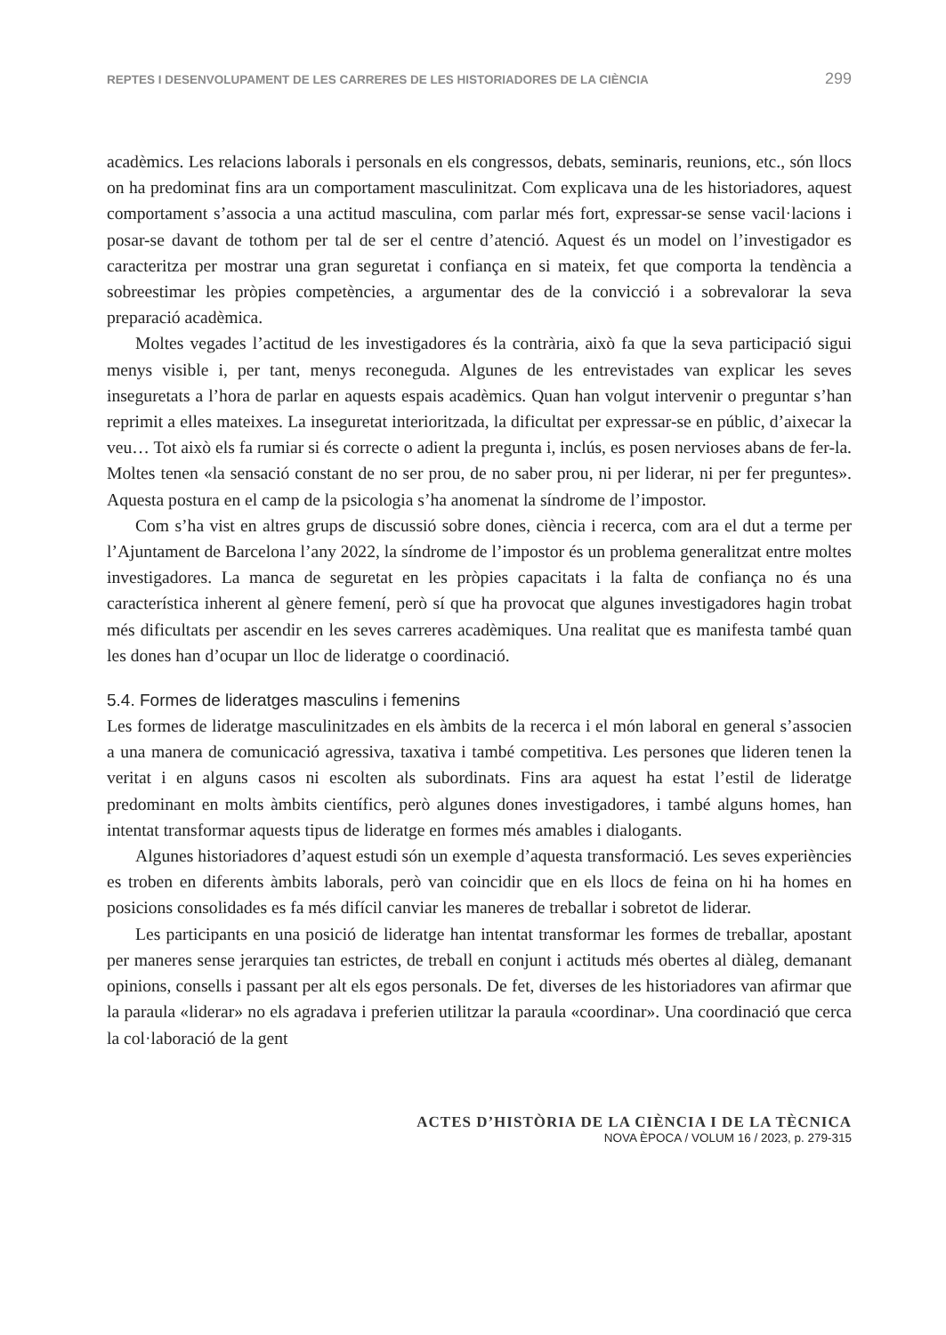REPTES I DESENVOLUPAMENT DE LES CARRERES DE LES HISTORIADORES DE LA CIÈNCIA 299
acadèmics. Les relacions laborals i personals en els congressos, debats, seminaris, reunions, etc., són llocs on ha predominat fins ara un comportament masculinitzat. Com explicava una de les historiadores, aquest comportament s’associa a una actitud masculina, com parlar més fort, expressar-se sense vacil·lacions i posar-se davant de tothom per tal de ser el centre d’atenció. Aquest és un model on l’investigador es caracteritza per mostrar una gran seguretat i confiança en si mateix, fet que comporta la tendència a sobreestimar les pròpies competències, a argumentar des de la convicció i a sobrevalorar la seva preparació acadèmica.
Moltes vegades l’actitud de les investigadores és la contrària, això fa que la seva participació sigui menys visible i, per tant, menys reconeguda. Algunes de les entrevistades van explicar les seves inseguretats a l’hora de parlar en aquests espais acadèmics. Quan han volgut intervenir o preguntar s’han reprimit a elles mateixes. La inseguretat interioritzada, la dificultat per expressar-se en públic, d’aixecar la veu… Tot això els fa rumiar si és correcte o adient la pregunta i, inclús, es posen nervioses abans de fer-la. Moltes tenen «la sensació constant de no ser prou, de no saber prou, ni per liderar, ni per fer preguntes». Aquesta postura en el camp de la psicologia s’ha anomenat la síndrome de l’impostor.
Com s’ha vist en altres grups de discussió sobre dones, ciència i recerca, com ara el dut a terme per l’Ajuntament de Barcelona l’any 2022, la síndrome de l’impostor és un problema generalitzat entre moltes investigadores. La manca de seguretat en les pròpies capacitats i la falta de confiança no és una característica inherent al gènere femení, però sí que ha provocat que algunes investigadores hagin trobat més dificultats per ascendir en les seves carreres acadèmiques. Una realitat que es manifesta també quan les dones han d’ocupar un lloc de lideratge o coordinació.
5.4. Formes de lideratges masculins i femenins
Les formes de lideratge masculinitzades en els àmbits de la recerca i el món laboral en general s’associen a una manera de comunicació agressiva, taxativa i també competitiva. Les persones que lideren tenen la veritat i en alguns casos ni escolten als subordinats. Fins ara aquest ha estat l’estil de lideratge predominant en molts àmbits científics, però algunes dones investigadores, i també alguns homes, han intentat transformar aquests tipus de lideratge en formes més amables i dialogants.
Algunes historiadores d’aquest estudi són un exemple d’aquesta transformació. Les seves experiències es troben en diferents àmbits laborals, però van coincidir que en els llocs de feina on hi ha homes en posicions consolidades es fa més difícil canviar les maneres de treballar i sobretot de liderar.
Les participants en una posició de lideratge han intentat transformar les formes de treballar, apostant per maneres sense jerarquies tan estrictes, de treball en conjunt i actituds més obertes al diàleg, demanant opinions, consells i passant per alt els egos personals. De fet, diverses de les historiadores van afirmar que la paraula «liderar» no els agradava i preferien utilitzar la paraula «coordinar». Una coordinació que cerca la col·laboració de la gent
ACTES D’HISTÒRIA DE LA CIÈNCIA I DE LA TÈCNICA
NOVA ÈPOCA / VOLUM 16 / 2023, p. 279-315